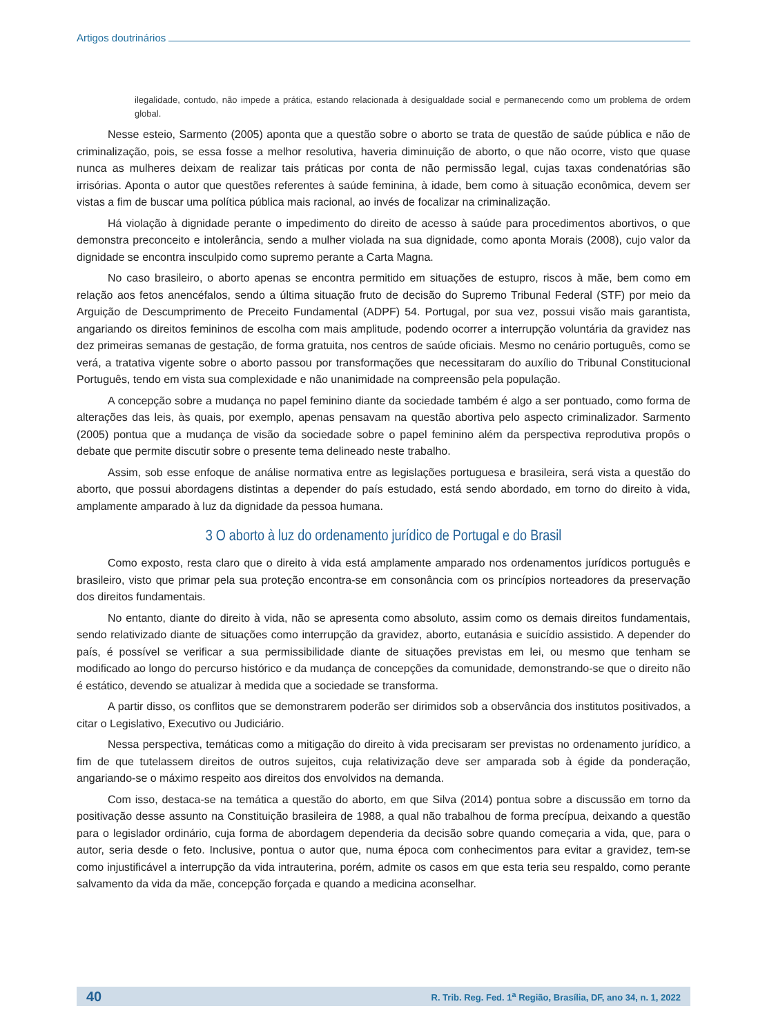Artigos doutrinários
ilegalidade, contudo, não impede a prática, estando relacionada à desigualdade social e permanecendo como um problema de ordem global.
Nesse esteio, Sarmento (2005) aponta que a questão sobre o aborto se trata de questão de saúde pública e não de criminalização, pois, se essa fosse a melhor resolutiva, haveria diminuição de aborto, o que não ocorre, visto que quase nunca as mulheres deixam de realizar tais práticas por conta de não permissão legal, cujas taxas condenatórias são irrisórias. Aponta o autor que questões referentes à saúde feminina, à idade, bem como à situação econômica, devem ser vistas a fim de buscar uma política pública mais racional, ao invés de focalizar na criminalização.
Há violação à dignidade perante o impedimento do direito de acesso à saúde para procedimentos abortivos, o que demonstra preconceito e intolerância, sendo a mulher violada na sua dignidade, como aponta Morais (2008), cujo valor da dignidade se encontra insculpido como supremo perante a Carta Magna.
No caso brasileiro, o aborto apenas se encontra permitido em situações de estupro, riscos à mãe, bem como em relação aos fetos anencéfalos, sendo a última situação fruto de decisão do Supremo Tribunal Federal (STF) por meio da Arguição de Descumprimento de Preceito Fundamental (ADPF) 54. Portugal, por sua vez, possui visão mais garantista, angariando os direitos femininos de escolha com mais amplitude, podendo ocorrer a interrupção voluntária da gravidez nas dez primeiras semanas de gestação, de forma gratuita, nos centros de saúde oficiais. Mesmo no cenário português, como se verá, a tratativa vigente sobre o aborto passou por transformações que necessitaram do auxílio do Tribunal Constitucional Português, tendo em vista sua complexidade e não unanimidade na compreensão pela população.
A concepção sobre a mudança no papel feminino diante da sociedade também é algo a ser pontuado, como forma de alterações das leis, às quais, por exemplo, apenas pensavam na questão abortiva pelo aspecto criminalizador. Sarmento (2005) pontua que a mudança de visão da sociedade sobre o papel feminino além da perspectiva reprodutiva propôs o debate que permite discutir sobre o presente tema delineado neste trabalho.
Assim, sob esse enfoque de análise normativa entre as legislações portuguesa e brasileira, será vista a questão do aborto, que possui abordagens distintas a depender do país estudado, está sendo abordado, em torno do direito à vida, amplamente amparado à luz da dignidade da pessoa humana.
3 O aborto à luz do ordenamento jurídico de Portugal e do Brasil
Como exposto, resta claro que o direito à vida está amplamente amparado nos ordenamentos jurídicos português e brasileiro, visto que primar pela sua proteção encontra-se em consonância com os princípios norteadores da preservação dos direitos fundamentais.
No entanto, diante do direito à vida, não se apresenta como absoluto, assim como os demais direitos fundamentais, sendo relativizado diante de situações como interrupção da gravidez, aborto, eutanásia e suicídio assistido. A depender do país, é possível se verificar a sua permissibilidade diante de situações previstas em lei, ou mesmo que tenham se modificado ao longo do percurso histórico e da mudança de concepções da comunidade, demonstrando-se que o direito não é estático, devendo se atualizar à medida que a sociedade se transforma.
A partir disso, os conflitos que se demonstrarem poderão ser dirimidos sob a observância dos institutos positivados, a citar o Legislativo, Executivo ou Judiciário.
Nessa perspectiva, temáticas como a mitigação do direito à vida precisaram ser previstas no ordenamento jurídico, a fim de que tutelassem direitos de outros sujeitos, cuja relativização deve ser amparada sob à égide da ponderação, angariando-se o máximo respeito aos direitos dos envolvidos na demanda.
Com isso, destaca-se na temática a questão do aborto, em que Silva (2014) pontua sobre a discussão em torno da positivação desse assunto na Constituição brasileira de 1988, a qual não trabalhou de forma precípua, deixando a questão para o legislador ordinário, cuja forma de abordagem dependeria da decisão sobre quando começaria a vida, que, para o autor, seria desde o feto. Inclusive, pontua o autor que, numa época com conhecimentos para evitar a gravidez, tem-se como injustificável a interrupção da vida intrauterina, porém, admite os casos em que esta teria seu respaldo, como perante salvamento da vida da mãe, concepção forçada e quando a medicina aconselhar.
40 R. Trib. Reg. Fed. 1<sup>a</sup> Região, Brasília, DF, ano 34, n. 1, 2022